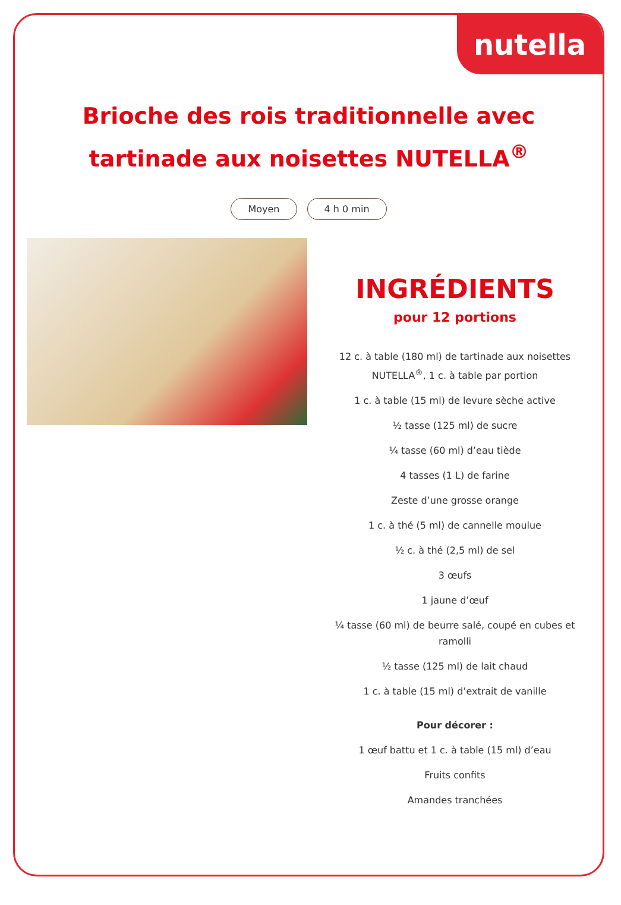nutella
Brioche des rois traditionnelle avec tartinade aux noisettes NUTELLA<sup>®</sup>
Moyen 4 h 0 min
INGRÉDIENTS
pour 12 portions
12 c. à table (180 ml) de tartinade aux noisettes NUTELLA<sup>®</sup>, 1 c. à table par portion
1 c. à table (15 ml) de levure sèche active
½ tasse (125 ml) de sucre
¼ tasse (60 ml) d’eau tiède
4 tasses (1 L) de farine
Zeste d’une grosse orange
1 c. à thé (5 ml) de cannelle moulue
½ c. à thé (2,5 ml) de sel
3 œufs
1 jaune d’œuf
¼ tasse (60 ml) de beurre salé, coupé en cubes et ramolli
½ tasse (125 ml) de lait chaud
1 c. à table (15 ml) d’extrait de vanille
Pour décorer :
1 œuf battu et 1 c. à table (15 ml) d’eau
Fruits confits
Amandes tranchées